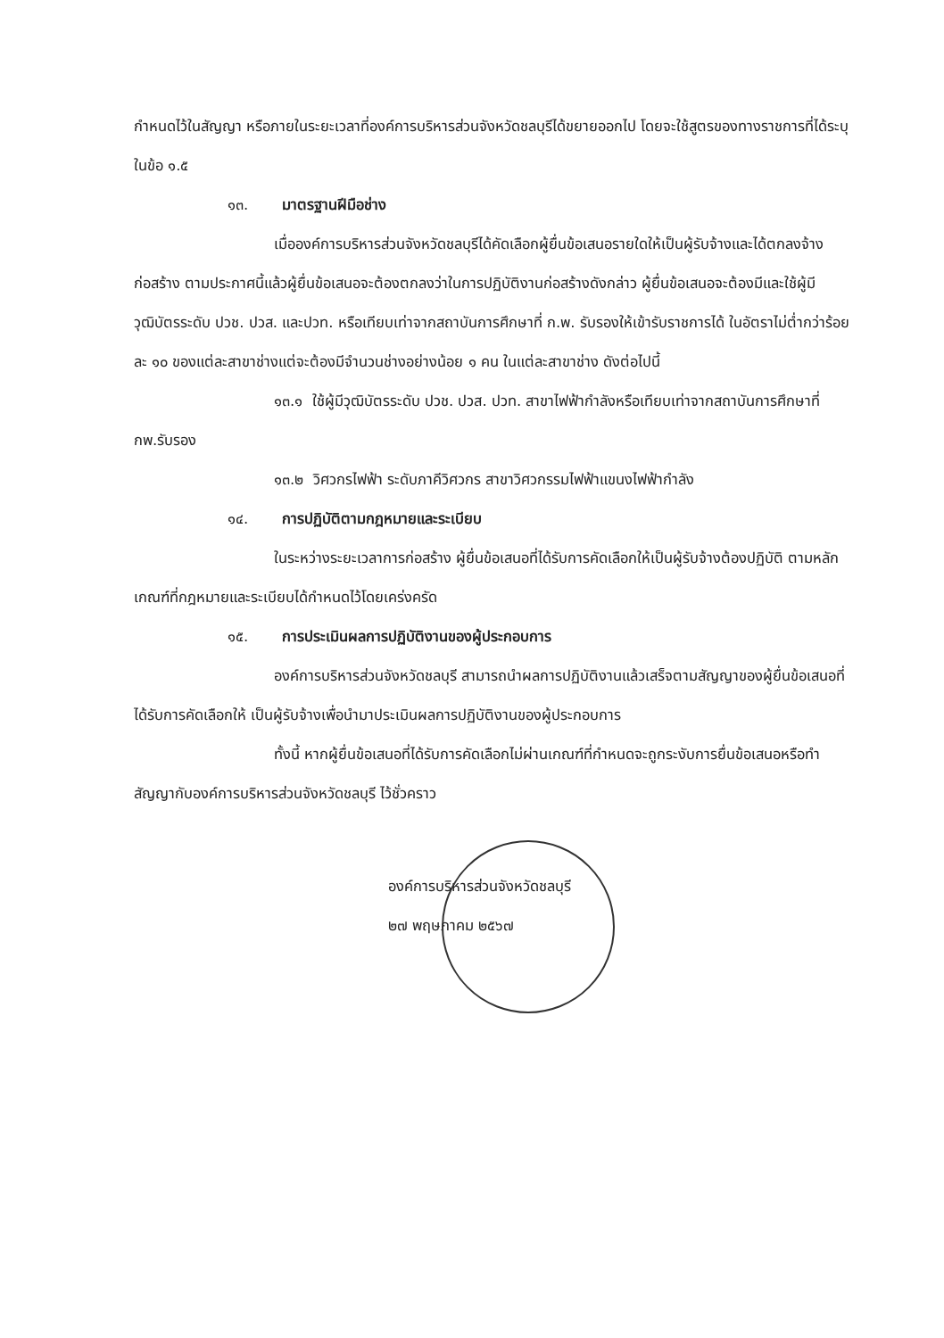กำหนดไว้ในสัญญา หรือภายในระยะเวลาที่องค์การบริหารส่วนจังหวัดชลบุรีได้ขยายออกไป โดยจะใช้สูตรของทางราชการที่ได้ระบุในข้อ ๑.๕
๑๓. มาตรฐานฝีมือช่าง
เมื่อองค์การบริหารส่วนจังหวัดชลบุรีได้คัดเลือกผู้ยื่นข้อเสนอรายใดให้เป็นผู้รับจ้างและได้ตกลงจ้างก่อสร้าง ตามประกาศนี้แล้วผู้ยื่นข้อเสนอจะต้องตกลงว่าในการปฏิบัติงานก่อสร้างดังกล่าว ผู้ยื่นข้อเสนอจะต้องมีและใช้ผู้มีวุฒิบัตรระดับ ปวช. ปวส. และปวท. หรือเทียบเท่าจากสถาบันการศึกษาที่ ก.พ. รับรองให้เข้ารับราชการได้ ในอัตราไม่ต่ำกว่าร้อยละ ๑๐ ของแต่ละสาขาช่างแต่จะต้องมีจำนวนช่างอย่างน้อย ๑ คน ในแต่ละสาขาช่าง ดังต่อไปนี้
๑๓.๑ ใช้ผู้มีวุฒิบัตรระดับ ปวช. ปวส. ปวท. สาขาไฟฟ้ากำลังหรือเทียบเท่าจากสถาบันการศึกษาที่ กพ.รับรอง
๑๓.๒ วิศวกรไฟฟ้า ระดับภาคีวิศวกร สาขาวิศวกรรมไฟฟ้าแขนงไฟฟ้ากำลัง
๑๔. การปฏิบัติตามกฎหมายและระเบียบ
ในระหว่างระยะเวลาการก่อสร้าง ผู้ยื่นข้อเสนอที่ได้รับการคัดเลือกให้เป็นผู้รับจ้างต้องปฏิบัติ ตามหลักเกณฑ์ที่กฎหมายและระเบียบได้กำหนดไว้โดยเคร่งครัด
๑๕. การประเมินผลการปฏิบัติงานของผู้ประกอบการ
องค์การบริหารส่วนจังหวัดชลบุรี สามารถนำผลการปฏิบัติงานแล้วเสร็จตามสัญญาของผู้ยื่นข้อเสนอที่ได้รับการคัดเลือกให้ เป็นผู้รับจ้างเพื่อนำมาประเมินผลการปฏิบัติงานของผู้ประกอบการ
ทั้งนี้ หากผู้ยื่นข้อเสนอที่ได้รับการคัดเลือกไม่ผ่านเกณฑ์ที่กำหนดจะถูกระงับการยื่นข้อเสนอหรือทำสัญญากับองค์การบริหารส่วนจังหวัดชลบุรี ไว้ชั่วคราว
องค์การบริหารส่วนจังหวัดชลบุรี
๒๗ พฤษภาคม ๒๕๖๗